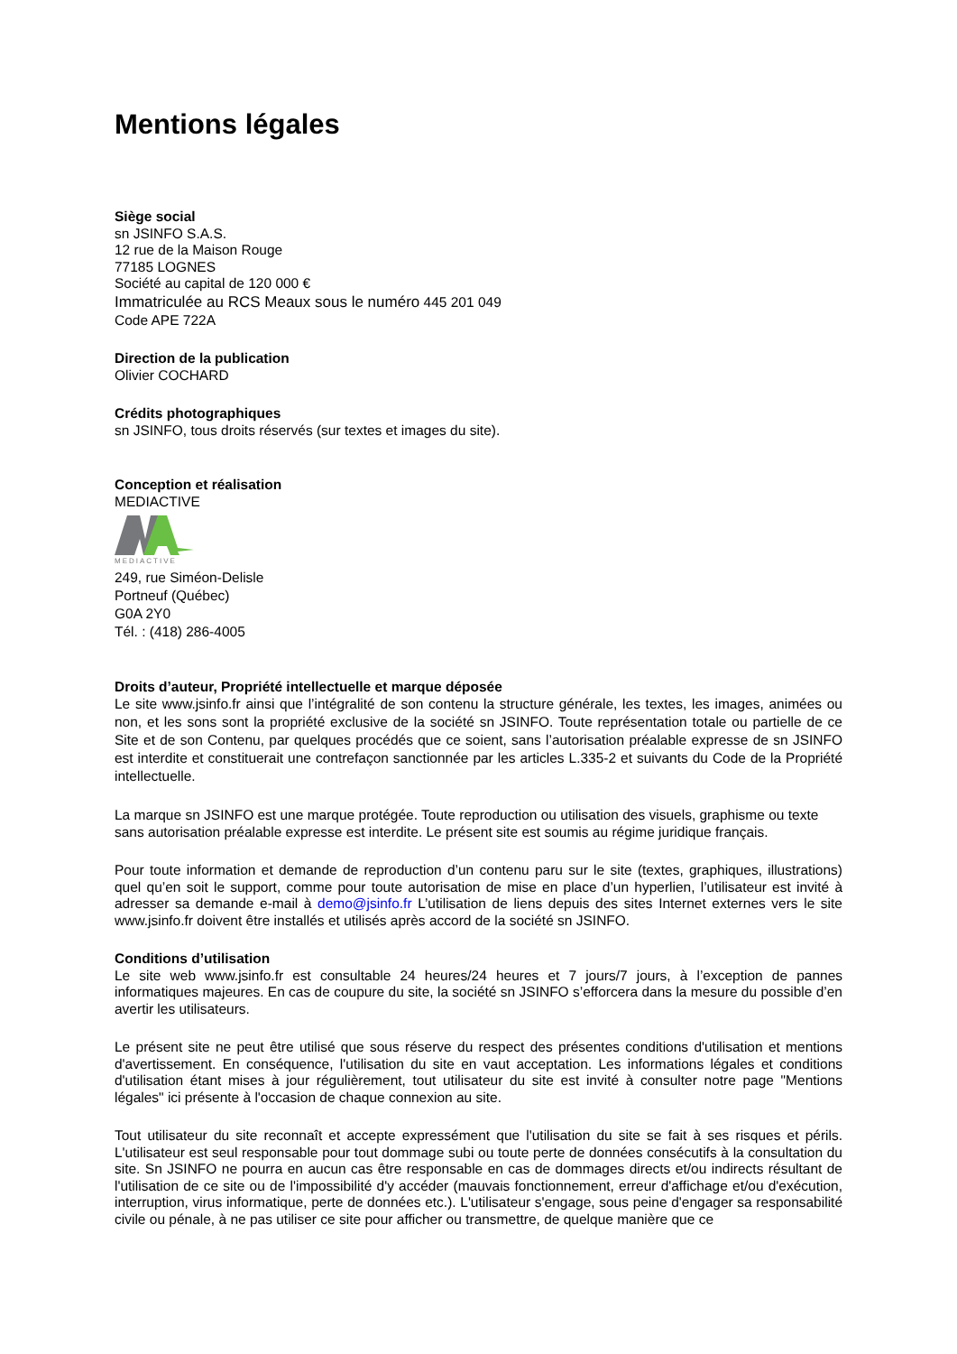Mentions légales
Siège social
sn JSINFO S.A.S.
12 rue de la Maison Rouge
77185 LOGNES
Société au capital de 120 000 €
Immatriculée au RCS Meaux sous le numéro 445 201 049
Code APE 722A
Direction de la publication
Olivier COCHARD
Crédits photographiques
sn JSINFO, tous droits réservés (sur textes et images du site).
Conception et réalisation
MEDIACTIVE
MEDIACTIVE
249, rue Siméon-Delisle
Portneuf (Québec)
G0A 2Y0
Tél. : (418) 286-4005
Droits d’auteur, Propriété intellectuelle et marque déposée
Le site www.jsinfo.fr ainsi que l’intégralité de son contenu la structure générale, les textes, les images, animées ou non, et les sons sont la propriété exclusive de la société sn JSINFO. Toute représentation totale ou partielle de ce Site et de son Contenu, par quelques procédés que ce soient, sans l’autorisation préalable expresse de sn JSINFO est interdite et constituerait une contrefaçon sanctionnée par les articles L.335-2 et suivants du Code de la Propriété intellectuelle.
La marque sn JSINFO est une marque protégée. Toute reproduction ou utilisation des visuels, graphisme ou texte sans autorisation préalable expresse est interdite. Le présent site est soumis au régime juridique français.
Pour toute information et demande de reproduction d’un contenu paru sur le site (textes, graphiques, illustrations) quel qu’en soit le support, comme pour toute autorisation de mise en place d’un hyperlien, l’utilisateur est invité à adresser sa demande e-mail à demo@jsinfo.fr L’utilisation de liens depuis des sites Internet externes vers le site www.jsinfo.fr doivent être installés et utilisés après accord de la société sn JSINFO.
Conditions d’utilisation
Le site web www.jsinfo.fr est consultable 24 heures/24 heures et 7 jours/7 jours, à l’exception de pannes informatiques majeures. En cas de coupure du site, la société sn JSINFO s’efforcera dans la mesure du possible d’en avertir les utilisateurs.
Le présent site ne peut être utilisé que sous réserve du respect des présentes conditions d'utilisation et mentions d'avertissement. En conséquence, l'utilisation du site en vaut acceptation. Les informations légales et conditions d'utilisation étant mises à jour régulièrement, tout utilisateur du site est invité à consulter notre page "Mentions légales" ici présente à l'occasion de chaque connexion au site.
Tout utilisateur du site reconnaît et accepte expressément que l'utilisation du site se fait à ses risques et périls. L'utilisateur est seul responsable pour tout dommage subi ou toute perte de données consécutifs à la consultation du site. Sn JSINFO ne pourra en aucun cas être responsable en cas de dommages directs et/ou indirects résultant de l'utilisation de ce site ou de l'impossibilité d'y accéder (mauvais fonctionnement, erreur d'affichage et/ou d'exécution, interruption, virus informatique, perte de données etc.). L'utilisateur s'engage, sous peine d'engager sa responsabilité civile ou pénale, à ne pas utiliser ce site pour afficher ou transmettre, de quelque manière que ce